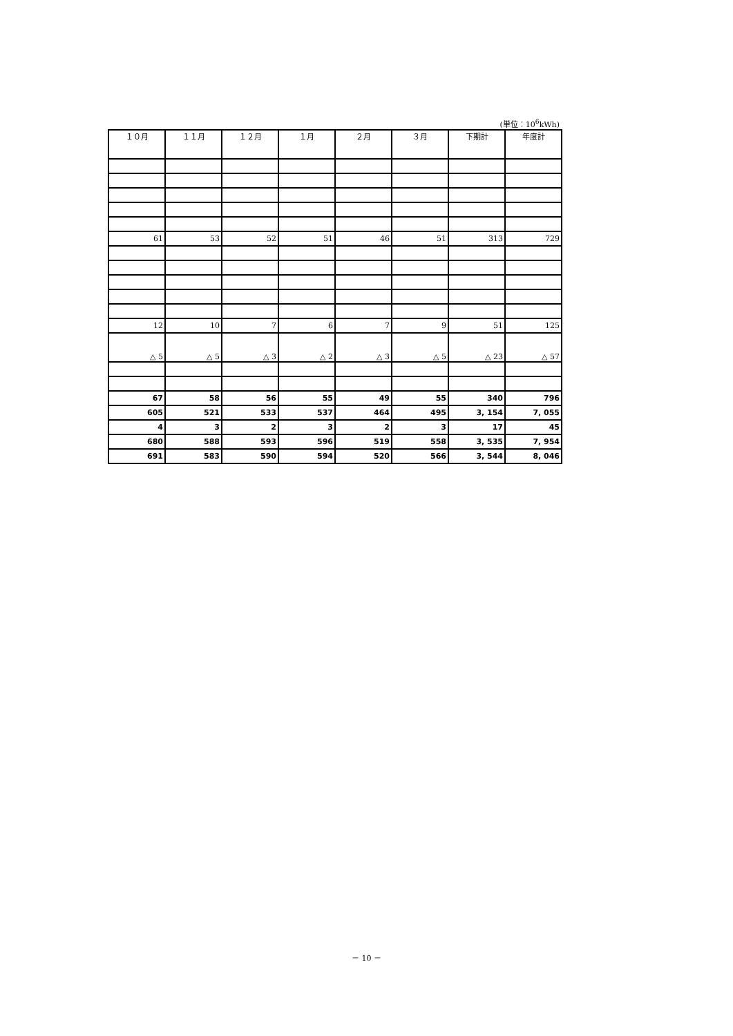(単位：10<sup>6</sup>kWh)
| １０月 | １１月 | １２月 | １月 | ２月 | ３月 | 下期計 | 年度計 |
| --- | --- | --- | --- | --- | --- | --- | --- |
| 61 | 53 | 52 | 51 | 46 | 51 | 313 | 729 |
| 12 | 10 | 7 | 6 | 7 | 9 | 51 | 125 |
| △ 5 | △ 5 | △ 3 | △ 2 | △ 3 | △ 5 | △ 23 | △ 57 |
| 67 | 58 | 56 | 55 | 49 | 55 | 340 | 796 |
| 605 | 521 | 533 | 537 | 464 | 495 | 3, 154 | 7, 055 |
| 4 | 3 | 2 | 3 | 2 | 3 | 17 | 45 |
| 680 | 588 | 593 | 596 | 519 | 558 | 3, 535 | 7, 954 |
| 691 | 583 | 590 | 594 | 520 | 566 | 3, 544 | 8, 046 |
－ 10 －